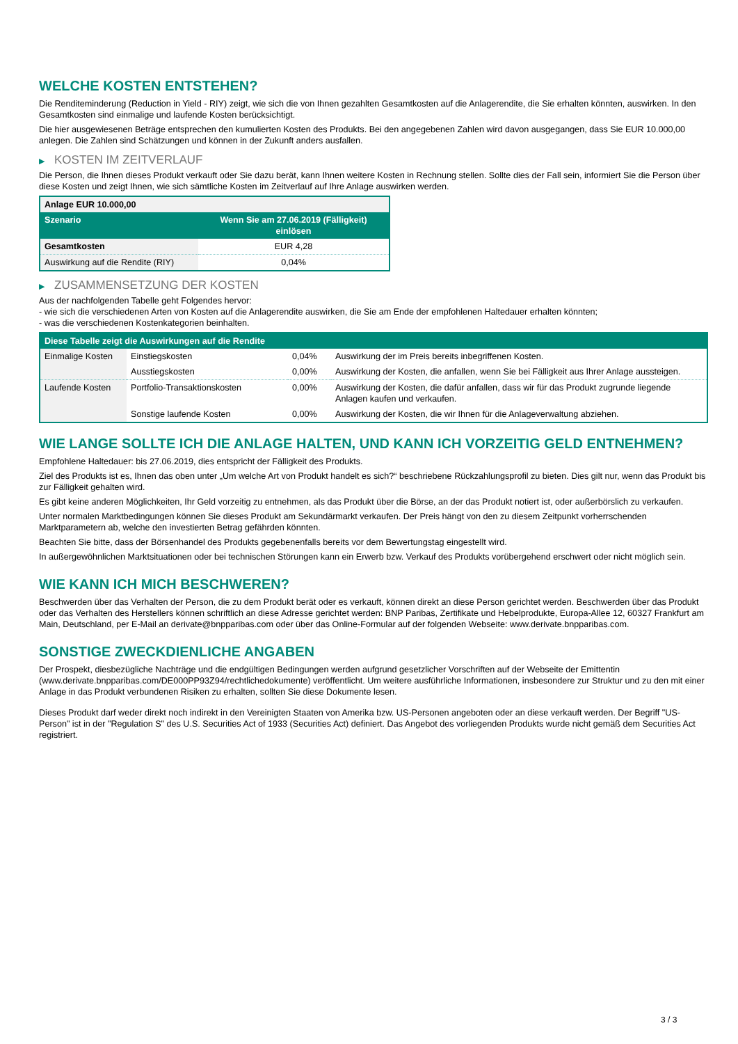WELCHE KOSTEN ENTSTEHEN?
Die Renditeminderung (Reduction in Yield - RIY) zeigt, wie sich die von Ihnen gezahlten Gesamtkosten auf die Anlagerendite, die Sie erhalten könnten, auswirken. In den Gesamtkosten sind einmalige und laufende Kosten berücksichtigt.
Die hier ausgewiesenen Beträge entsprechen den kumulierten Kosten des Produkts. Bei den angegebenen Zahlen wird davon ausgegangen, dass Sie EUR 10.000,00 anlegen. Die Zahlen sind Schätzungen und können in der Zukunft anders ausfallen.
▶ KOSTEN IM ZEITVERLAUF
Die Person, die Ihnen dieses Produkt verkauft oder Sie dazu berät, kann Ihnen weitere Kosten in Rechnung stellen. Sollte dies der Fall sein, informiert Sie die Person über diese Kosten und zeigt Ihnen, wie sich sämtliche Kosten im Zeitverlauf auf Ihre Anlage auswirken werden.
| Anlage EUR 10.000,00 | |
| --- | --- |
| Szenario | Wenn Sie am 27.06.2019 (Fälligkeit) einlösen |
| Gesamtkosten | EUR 4,28 |
| Auswirkung auf die Rendite (RIY) | 0,04% |
▶ ZUSAMMENSETZUNG DER KOSTEN
Aus der nachfolgenden Tabelle geht Folgendes hervor:
- wie sich die verschiedenen Arten von Kosten auf die Anlagerendite auswirken, die Sie am Ende der empfohlenen Haltedauer erhalten könnten;
- was die verschiedenen Kostenkategorien beinhalten.
| Diese Tabelle zeigt die Auswirkungen auf die Rendite | | | |
| --- | --- | --- | --- |
| Einmalige Kosten | Einstiegskosten | 0,04% | Auswirkung der im Preis bereits inbegriffenen Kosten. |
| | Ausstiegskosten | 0,00% | Auswirkung der Kosten, die anfallen, wenn Sie bei Fälligkeit aus Ihrer Anlage aussteigen. |
| Laufende Kosten | Portfolio-Transaktionskosten | 0,00% | Auswirkung der Kosten, die dafür anfallen, dass wir für das Produkt zugrunde liegende Anlagen kaufen und verkaufen. |
| | Sonstige laufende Kosten | 0,00% | Auswirkung der Kosten, die wir Ihnen für die Anlageverwaltung abziehen. |
WIE LANGE SOLLTE ICH DIE ANLAGE HALTEN, UND KANN ICH VORZEITIG GELD ENTNEHMEN?
Empfohlene Haltedauer: bis 27.06.2019, dies entspricht der Fälligkeit des Produkts.
Ziel des Produkts ist es, Ihnen das oben unter „Um welche Art von Produkt handelt es sich?“ beschriebene Rückzahlungsprofil zu bieten. Dies gilt nur, wenn das Produkt bis zur Fälligkeit gehalten wird.
Es gibt keine anderen Möglichkeiten, Ihr Geld vorzeitig zu entnehmen, als das Produkt über die Börse, an der das Produkt notiert ist, oder außerbörslich zu verkaufen.
Unter normalen Marktbedingungen können Sie dieses Produkt am Sekundärmarkt verkaufen. Der Preis hängt von den zu diesem Zeitpunkt vorherrschenden Marktparametern ab, welche den investierten Betrag gefährden könnten.
Beachten Sie bitte, dass der Börsenhandel des Produkts gegebenenfalls bereits vor dem Bewertungstag eingestellt wird.
In außergewöhnlichen Marktsituationen oder bei technischen Störungen kann ein Erwerb bzw. Verkauf des Produkts vorübergehend erschwert oder nicht möglich sein.
WIE KANN ICH MICH BESCHWEREN?
Beschwerden über das Verhalten der Person, die zu dem Produkt berät oder es verkauft, können direkt an diese Person gerichtet werden. Beschwerden über das Produkt oder das Verhalten des Herstellers können schriftlich an diese Adresse gerichtet werden: BNP Paribas, Zertifikate und Hebelprodukte, Europa-Allee 12, 60327 Frankfurt am Main, Deutschland, per E-Mail an derivate@bnpparibas.com oder über das Online-Formular auf der folgenden Webseite: www.derivate.bnpparibas.com.
SONSTIGE ZWECKDIENLICHE ANGABEN
Der Prospekt, diesbezügliche Nachträge und die endgültigen Bedingungen werden aufgrund gesetzlicher Vorschriften auf der Webseite der Emittentin (www.derivate.bnpparibas.com/DE000PP93Z94/rechtlichedokumente) veröffentlicht. Um weitere ausführliche Informationen, insbesondere zur Struktur und zu den mit einer Anlage in das Produkt verbundenen Risiken zu erhalten, sollten Sie diese Dokumente lesen.
Dieses Produkt darf weder direkt noch indirekt in den Vereinigten Staaten von Amerika bzw. US-Personen angeboten oder an diese verkauft werden. Der Begriff "US-Person" ist in der "Regulation S" des U.S. Securities Act of 1933 (Securities Act) definiert. Das Angebot des vorliegenden Produkts wurde nicht gemäß dem Securities Act registriert.
3 / 3